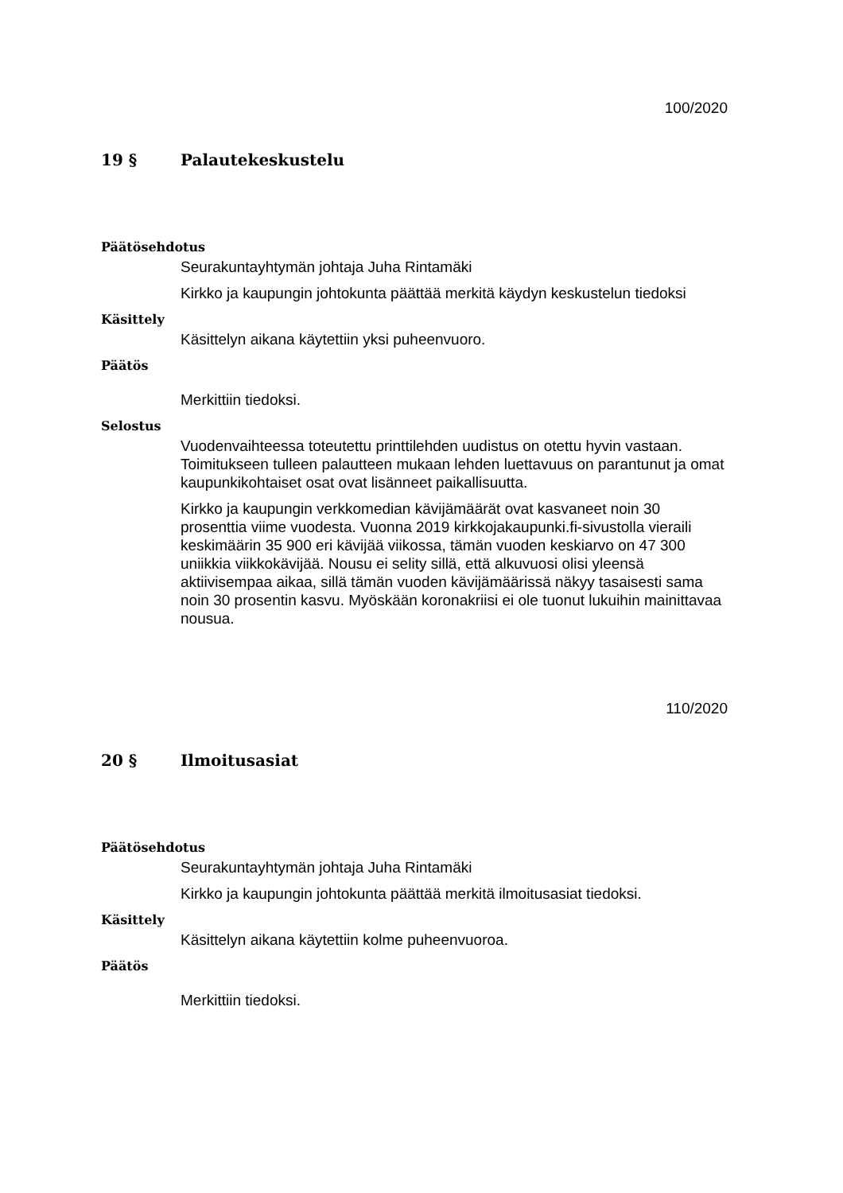100/2020
19 § Palautekeskustelu
Päätösehdotus
Seurakuntayhtymän johtaja Juha Rintamäki
Kirkko ja kaupungin johtokunta päättää merkitä käydyn keskustelun tiedoksi
Käsittely
Käsittelyn aikana käytettiin yksi puheenvuoro.
Päätös
Merkittiin tiedoksi.
Selostus
Vuodenvaihteessa toteutettu printtilehden uudistus on otettu hyvin vastaan. Toimitukseen tulleen palautteen mukaan lehden luettavuus on parantunut ja omat kaupunkikohtaiset osat ovat lisänneet paikallisuutta.
Kirkko ja kaupungin verkkomedian kävijämäärät ovat kasvaneet noin 30 prosenttia viime vuodesta. Vuonna 2019 kirkkojakaupunki.fi-sivustolla vieraili keskimäärin 35 900 eri kävijää viikossa, tämän vuoden keskiarvo on 47 300 uniikkia viikkokävijää. Nousu ei selity sillä, että alkuvuosi olisi yleensä aktiivisempaa aikaa, sillä tämän vuoden kävijämäärissä näkyy tasaisesti sama noin 30 prosentin kasvu. Myöskään koronakriisi ei ole tuonut lukuihin mainittavaa nousua.
110/2020
20 § Ilmoitusasiat
Päätösehdotus
Seurakuntayhtymän johtaja Juha Rintamäki
Kirkko ja kaupungin johtokunta päättää merkitä ilmoitusasiat tiedoksi.
Käsittely
Käsittelyn aikana käytettiin kolme puheenvuoroa.
Päätös
Merkittiin tiedoksi.